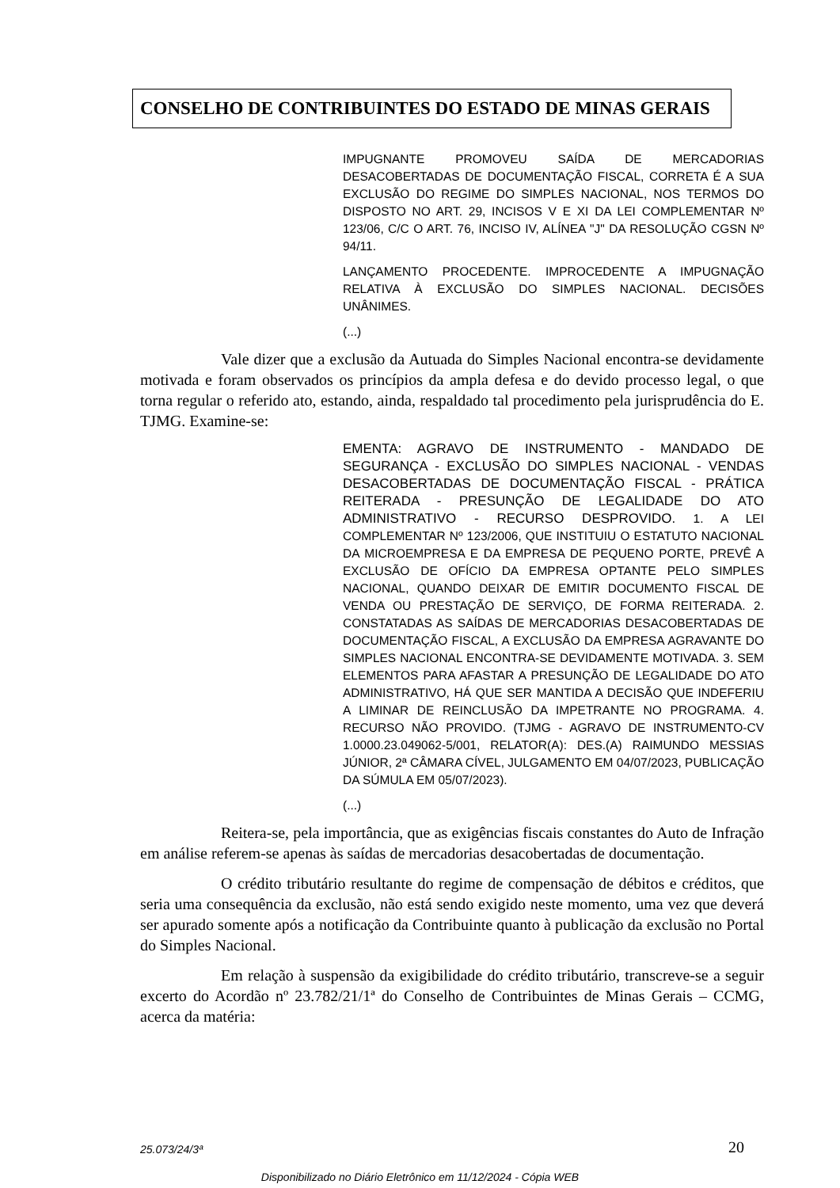CONSELHO DE CONTRIBUINTES DO ESTADO DE MINAS GERAIS
IMPUGNANTE PROMOVEU SAÍDA DE MERCADORIAS DESACOBERTADAS DE DOCUMENTAÇÃO FISCAL, CORRETA É A SUA EXCLUSÃO DO REGIME DO SIMPLES NACIONAL, NOS TERMOS DO DISPOSTO NO ART. 29, INCISOS V E XI DA LEI COMPLEMENTAR Nº 123/06, C/C O ART. 76, INCISO IV, ALÍNEA "J" DA RESOLUÇÃO CGSN Nº 94/11.
LANÇAMENTO PROCEDENTE. IMPROCEDENTE A IMPUGNAÇÃO RELATIVA À EXCLUSÃO DO SIMPLES NACIONAL. DECISÕES UNÂNIMES.
(...)
Vale dizer que a exclusão da Autuada do Simples Nacional encontra-se devidamente motivada e foram observados os princípios da ampla defesa e do devido processo legal, o que torna regular o referido ato, estando, ainda, respaldado tal procedimento pela jurisprudência do E. TJMG. Examine-se:
EMENTA: AGRAVO DE INSTRUMENTO - MANDADO DE SEGURANÇA - EXCLUSÃO DO SIMPLES NACIONAL - VENDAS DESACOBERTADAS DE DOCUMENTAÇÃO FISCAL - PRÁTICA REITERADA - PRESUNÇÃO DE LEGALIDADE DO ATO ADMINISTRATIVO - RECURSO DESPROVIDO. 1. A LEI COMPLEMENTAR Nº 123/2006, QUE INSTITUIU O ESTATUTO NACIONAL DA MICROEMPRESA E DA EMPRESA DE PEQUENO PORTE, PREVÊ A EXCLUSÃO DE OFÍCIO DA EMPRESA OPTANTE PELO SIMPLES NACIONAL, QUANDO DEIXAR DE EMITIR DOCUMENTO FISCAL DE VENDA OU PRESTAÇÃO DE SERVIÇO, DE FORMA REITERADA. 2. CONSTATADAS AS SAÍDAS DE MERCADORIAS DESACOBERTADAS DE DOCUMENTAÇÃO FISCAL, A EXCLUSÃO DA EMPRESA AGRAVANTE DO SIMPLES NACIONAL ENCONTRA-SE DEVIDAMENTE MOTIVADA. 3. SEM ELEMENTOS PARA AFASTAR A PRESUNÇÃO DE LEGALIDADE DO ATO ADMINISTRATIVO, HÁ QUE SER MANTIDA A DECISÃO QUE INDEFERIU A LIMINAR DE REINCLUSÃO DA IMPETRANTE NO PROGRAMA. 4. RECURSO NÃO PROVIDO. (TJMG - AGRAVO DE INSTRUMENTO-CV 1.0000.23.049062-5/001, RELATOR(A): DES.(A) RAIMUNDO MESSIAS JÚNIOR, 2ª CÂMARA CÍVEL, JULGAMENTO EM 04/07/2023, PUBLICAÇÃO DA SÚMULA EM 05/07/2023).
(...)
Reitera-se, pela importância, que as exigências fiscais constantes do Auto de Infração em análise referem-se apenas às saídas de mercadorias desacobertadas de documentação.
O crédito tributário resultante do regime de compensação de débitos e créditos, que seria uma consequência da exclusão, não está sendo exigido neste momento, uma vez que deverá ser apurado somente após a notificação da Contribuinte quanto à publicação da exclusão no Portal do Simples Nacional.
Em relação à suspensão da exigibilidade do crédito tributário, transcreve-se a seguir excerto do Acordão nº 23.782/21/1ª do Conselho de Contribuintes de Minas Gerais – CCMG, acerca da matéria:
25.073/24/3ª 20
Disponibilizado no Diário Eletrônico em 11/12/2024 - Cópia WEB